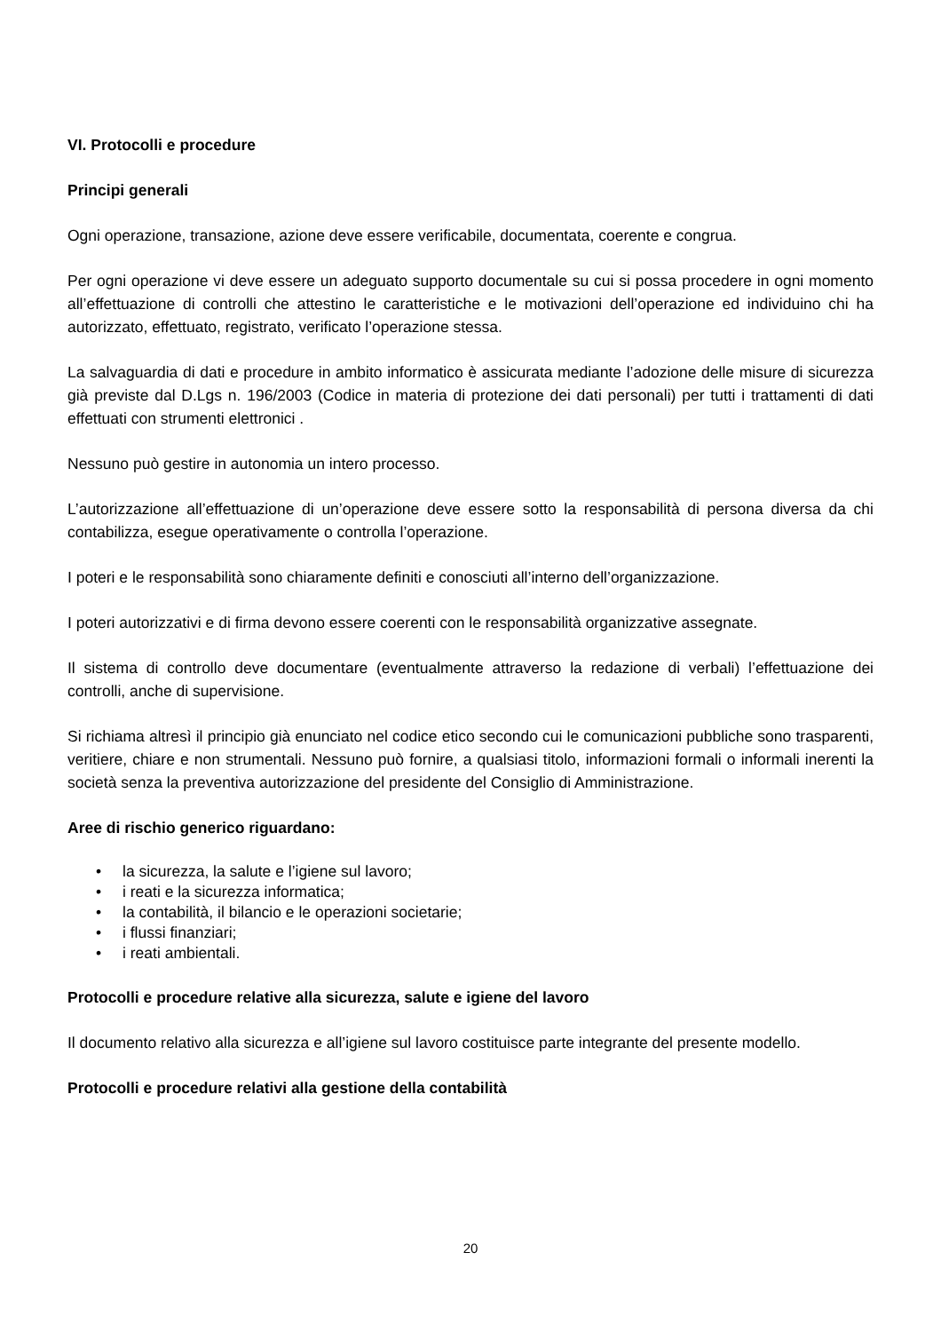VI. Protocolli e procedure
Principi generali
Ogni operazione, transazione, azione deve essere verificabile, documentata, coerente e congrua.
Per ogni operazione vi deve essere un adeguato supporto documentale su cui si possa procedere in ogni momento all’effettuazione di controlli che attestino le caratteristiche e le motivazioni dell’operazione ed individuino chi ha autorizzato, effettuato, registrato, verificato l’operazione stessa.
La salvaguardia di dati e procedure in ambito informatico è assicurata mediante l’adozione delle misure di sicurezza già previste dal D.Lgs n. 196/2003 (Codice in materia di protezione dei dati personali) per tutti i trattamenti di dati effettuati con strumenti elettronici .
Nessuno può gestire in autonomia un intero processo.
L’autorizzazione all’effettuazione di un’operazione deve essere sotto la responsabilità di persona diversa da chi contabilizza, esegue operativamente o controlla l’operazione.
I poteri e le responsabilità sono chiaramente definiti e conosciuti all’interno dell’organizzazione.
I poteri autorizzativi e di firma devono essere coerenti con le responsabilità organizzative assegnate.
Il sistema di controllo deve documentare (eventualmente attraverso la redazione di verbali) l’effettuazione dei controlli, anche di supervisione.
Si richiama altresì il principio già enunciato nel codice etico secondo cui le comunicazioni pubbliche sono trasparenti, veritiere, chiare e non strumentali. Nessuno può fornire, a qualsiasi titolo, informazioni formali o informali inerenti la società senza la preventiva autorizzazione del presidente del Consiglio di Amministrazione.
Aree di rischio generico riguardano:
• la sicurezza, la salute e l’igiene sul lavoro;
• i reati e la sicurezza informatica;
• la contabilità, il bilancio e le operazioni societarie;
• i flussi finanziari;
• i reati ambientali.
Protocolli e procedure relative alla sicurezza, salute e igiene del lavoro
Il documento relativo alla sicurezza e all’igiene sul lavoro costituisce parte integrante del presente modello.
Protocolli e procedure relativi alla gestione della contabilità
20